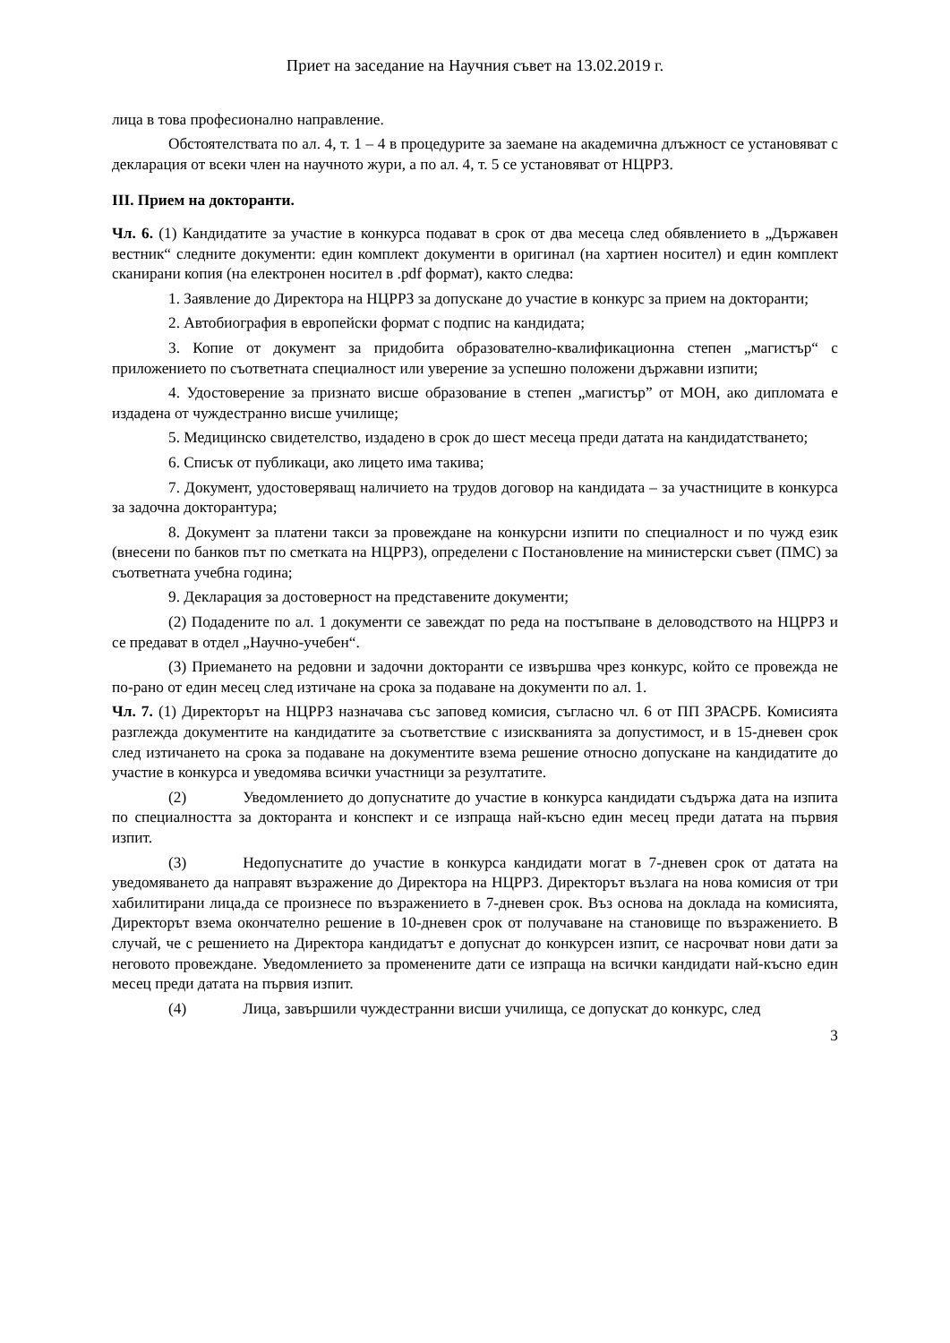Приет на заседание на Научния съвет на 13.02.2019 г.
лица в това професионално направление.
Обстоятелствата по ал. 4, т. 1 – 4 в процедурите за заемане на академична длъжност се установяват с декларация от всеки член на научното жури, а по ал. 4, т. 5 се установяват от НЦРРЗ.
III. Прием на докторанти.
Чл. 6. (1) Кандидатите за участие в конкурса подават в срок от два месеца след обявлението в „Държавен вестник“ следните документи: един комплект документи в оригинал (на хартиен носител) и един комплект сканирани копия (на електронен носител в .pdf формат), както следва:
1. Заявление до Директора на НЦРРЗ за допускане до участие в конкурс за прием на докторанти;
2. Автобиография в европейски формат с подпис на кандидата;
3. Копие от документ за придобита образователно-квалификационна степен „магистър“ с приложението по съответната специалност или уверение за успешно положени държавни изпити;
4. Удостоверение за признато висше образование в степен „магистър” от МОН, ако дипломата е издадена от чуждестранно висше училище;
5. Медицинско свидетелство, издадено в срок до шест месеца преди датата на кандидатстването;
6. Списък от публикаци, ако лицето има такива;
7. Документ, удостоверяващ наличието на трудов договор на кандидата – за участниците в конкурса за задочна докторантура;
8. Документ за платени такси за провеждане на конкурсни изпити по специалност и по чужд език (внесени по банков път по сметката на НЦРРЗ), определени с Постановление на министерски съвет (ПМС) за съответната учебна година;
9. Декларация за достоверност на представените документи;
(2) Подадените по ал. 1 документи се завеждат по реда на постъпване в деловодството на НЦРРЗ и се предават в отдел „Научно-учебен“.
(3) Приемането на редовни и задочни докторанти се извършва чрез конкурс, който се провежда не по-рано от един месец след изтичане на срока за подаване на документи по ал. 1.
Чл. 7. (1) Директорът на НЦРРЗ назначава със заповед комисия, съгласно чл. 6 от ПП ЗРАСРБ. Комисията разглежда документите на кандидатите за съответствие с изискванията за допустимост, и в 15-дневен срок след изтичането на срока за подаване на документите взема решение относно допускане на кандидатите до участие в конкурса и уведомява всички участници за резултатите.
(2) Уведомлението до допуснатите до участие в конкурса кандидати съдържа дата на изпита по специалността за докторанта и конспект и се изпраща най-късно един месец преди датата на първия изпит.
(3) Недопуснатите до участие в конкурса кандидати могат в 7-дневен срок от датата на уведомяването да направят възражение до Директора на НЦРРЗ. Директорът възлага на нова комисия от три хабилитирани лица,да се произнесе по възражението в 7-дневен срок. Въз основа на доклада на комисията, Директорът взема окончателно решение в 10-дневен срок от получаване на становище по възражението. В случай, че с решението на Директора кандидатът е допуснат до конкурсен изпит, се насрочват нови дати за неговото провеждане. Уведомлението за променените дати се изпраща на всички кандидати най-късно един месец преди датата на първия изпит.
(4) Лица, завършили чуждестранни висши училища, се допускат до конкурс, след
3